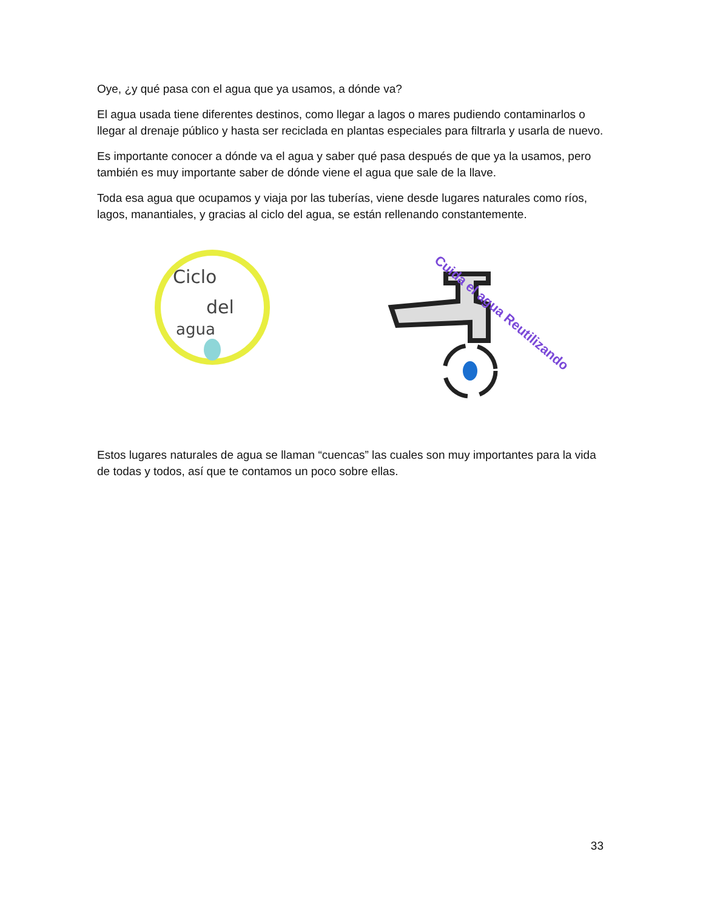Oye, ¿y qué pasa con el agua que ya usamos, a dónde va?
El agua usada tiene diferentes destinos, como llegar a lagos o mares pudiendo contaminarlos o llegar al drenaje público y hasta ser reciclada en plantas especiales para filtrarla y usarla de nuevo.
Es importante conocer a dónde va el agua y saber qué pasa después de que ya la usamos, pero también es muy importante saber de dónde viene el agua que sale de la llave.
Toda esa agua que ocupamos y viaja por las tuberías, viene desde lugares naturales como ríos, lagos, manantiales, y gracias al ciclo del agua, se están rellenando constantemente.
Ciclo
del
agua
Cuida el agua Reutilizando
Estos lugares naturales de agua se llaman “cuencas” las cuales son muy importantes para la vida de todas y todos, así que te contamos un poco sobre ellas.
33